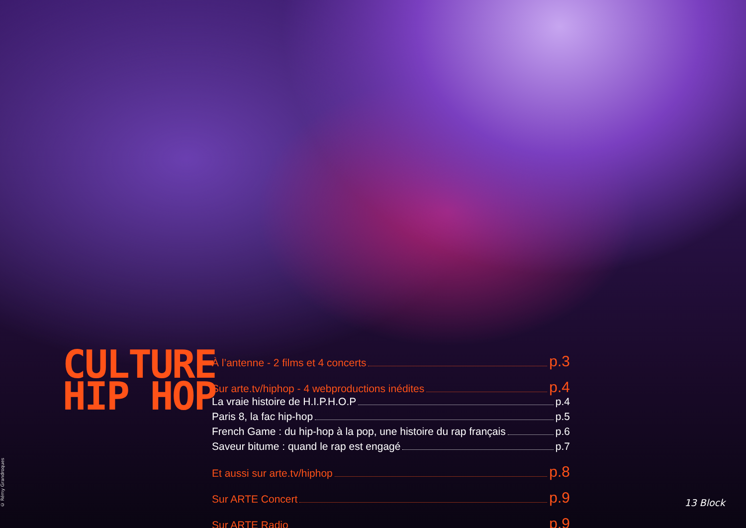© Rémy Grandroques
CULTURE
HIP HOP
À l’antenne - 2 films et 4 concerts p.3
Sur arte.tv/hiphop - 4 webproductions inédites p.4
La vraie histoire de H.I.P.H.O.P p.4
Paris 8, la fac hip-hop p.5
French Game : du hip-hop à la pop, une histoire du rap français p.6
Saveur bitume : quand le rap est engagé p.7
Et aussi sur arte.tv/hiphop p.8
Sur ARTE Concert p.9
Sur ARTE Radio p.9
13 Block